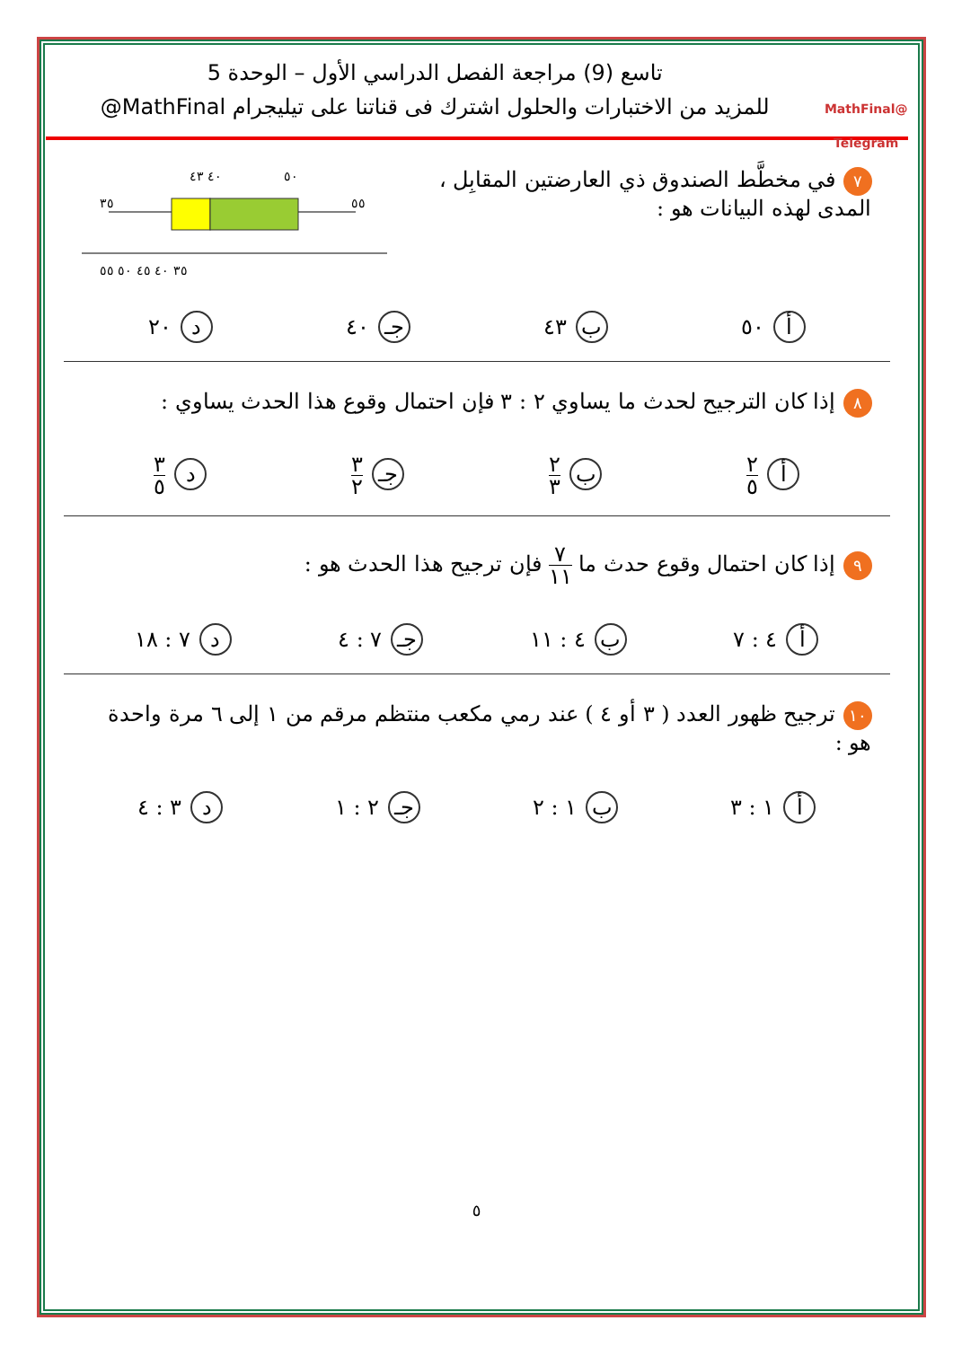@MathFinal
Telegram
تاسع (9) مراجعة الفصل الدراسي الأول – الوحدة 5
للمزيد من الاختبارات والحلول اشترك فى قناتنا على تيليجرام MathFinal@
٧ في مخطَّط الصندوق ذي العارضتين المقابِل ،
المدى لهذه البيانات هو :
٤٠ ٤٣
٥٠
٣٥
٥٥
٣٥ ٤٠ ٤٥ ٥٠ ٥٥
أ ٥٠ ب ٤٣ جـ ٤٠ د ٢٠
٨ إذا كان الترجيح لحدث ما يساوي ٢ : ٣ فإن احتمال وقوع هذا الحدث يساوي :
أ ٢ ٥ ب ٢ ٣ جـ ٣ ٢ د ٣ ٥
٩ إذا كان احتمال وقوع حدث ما ٧ ١١ فإن ترجيح هذا الحدث هو :
أ ٤ : ٧ ب ٤ : ١١ جـ ٧ : ٤ د ٧ : ١٨
١٠ ترجيح ظهور العدد ( ٣ أو ٤ ) عند رمي مكعب منتظم مرقم من ١ إلى ٦ مرة واحدة هو :
أ ١ : ٣ ب ١ : ٢ جـ ٢ : ١ د ٣ : ٤
٥